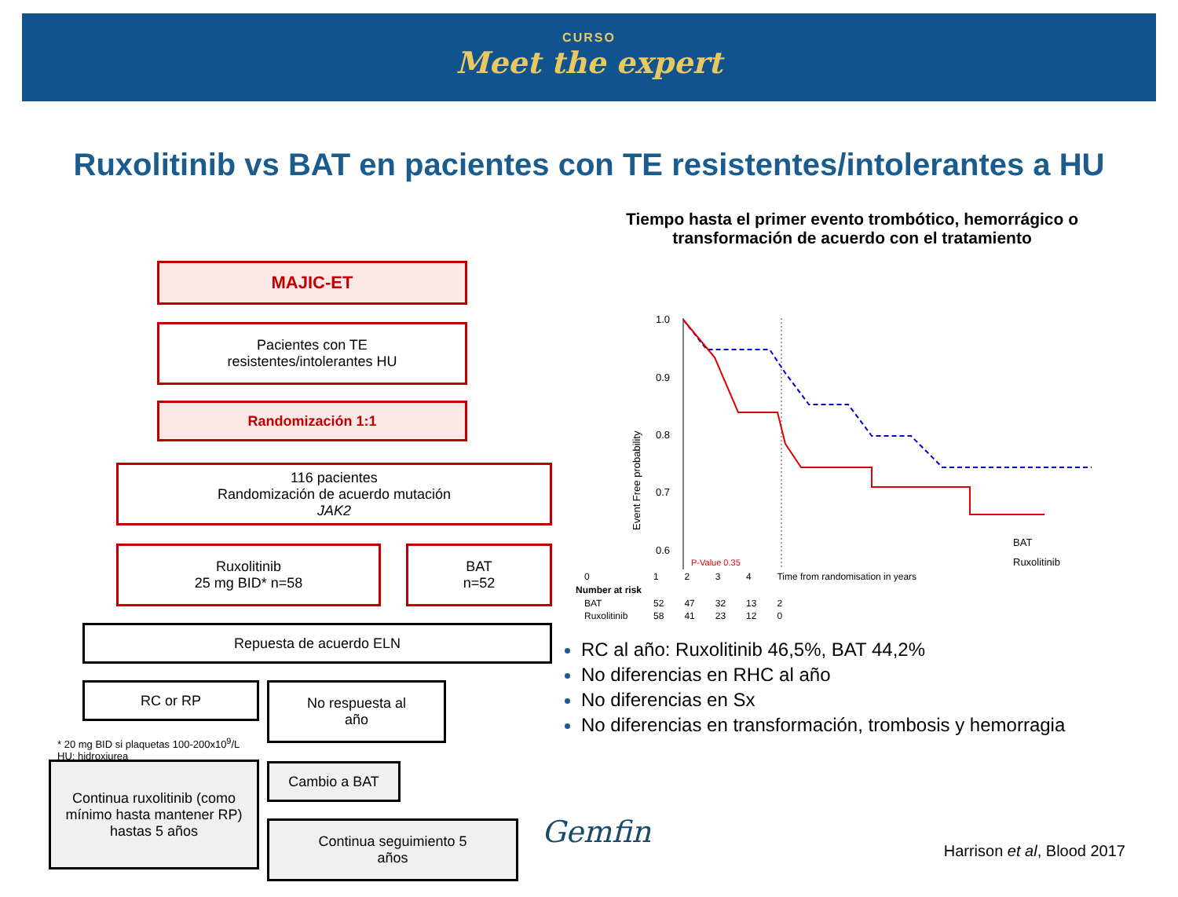CURSO
Meet the expert
Ruxolitinib vs BAT en pacientes con TE resistentes/intolerantes a HU
MAJIC-ET
Pacientes con TE
resistentes/intolerantes HU
Randomización 1:1
116 pacientes
Randomización de acuerdo mutación
JAK2
Ruxolitinib
25 mg BID* n=58
BAT
n=52
Repuesta de acuerdo ELN
RC or RP
No respuesta al
año
Continua ruxolitinib (como mínimo hasta mantener RP) hastas 5 años
Cambio a BAT
Continua seguimiento 5
años
* 20 mg BID si plaquetas 100-200x10<sup>9</sup>/L
HU: hidroxiurea
Tiempo hasta el primer evento trombótico, hemorrágico o
transformación de acuerdo con el tratamiento
1.0
0.9
0.8
0.7
0.6
Event Free probability
P-Value 0.35
BAT
Ruxolitinib
| 0 | 1 | 2 | 3 | 4 | Time from randomisation in years |
| Number at risk | | | | | |
| BAT | 52 | 47 | 32 | 13 | 2 |
| Ruxolitinib | 58 | 41 | 23 | 12 | 0 |
RC al año: Ruxolitinib 46,5%, BAT 44,2%
No diferencias en RHC al año
No diferencias en Sx
No diferencias en transformación, trombosis y hemorragia
Gemfin
Harrison et al, Blood 2017